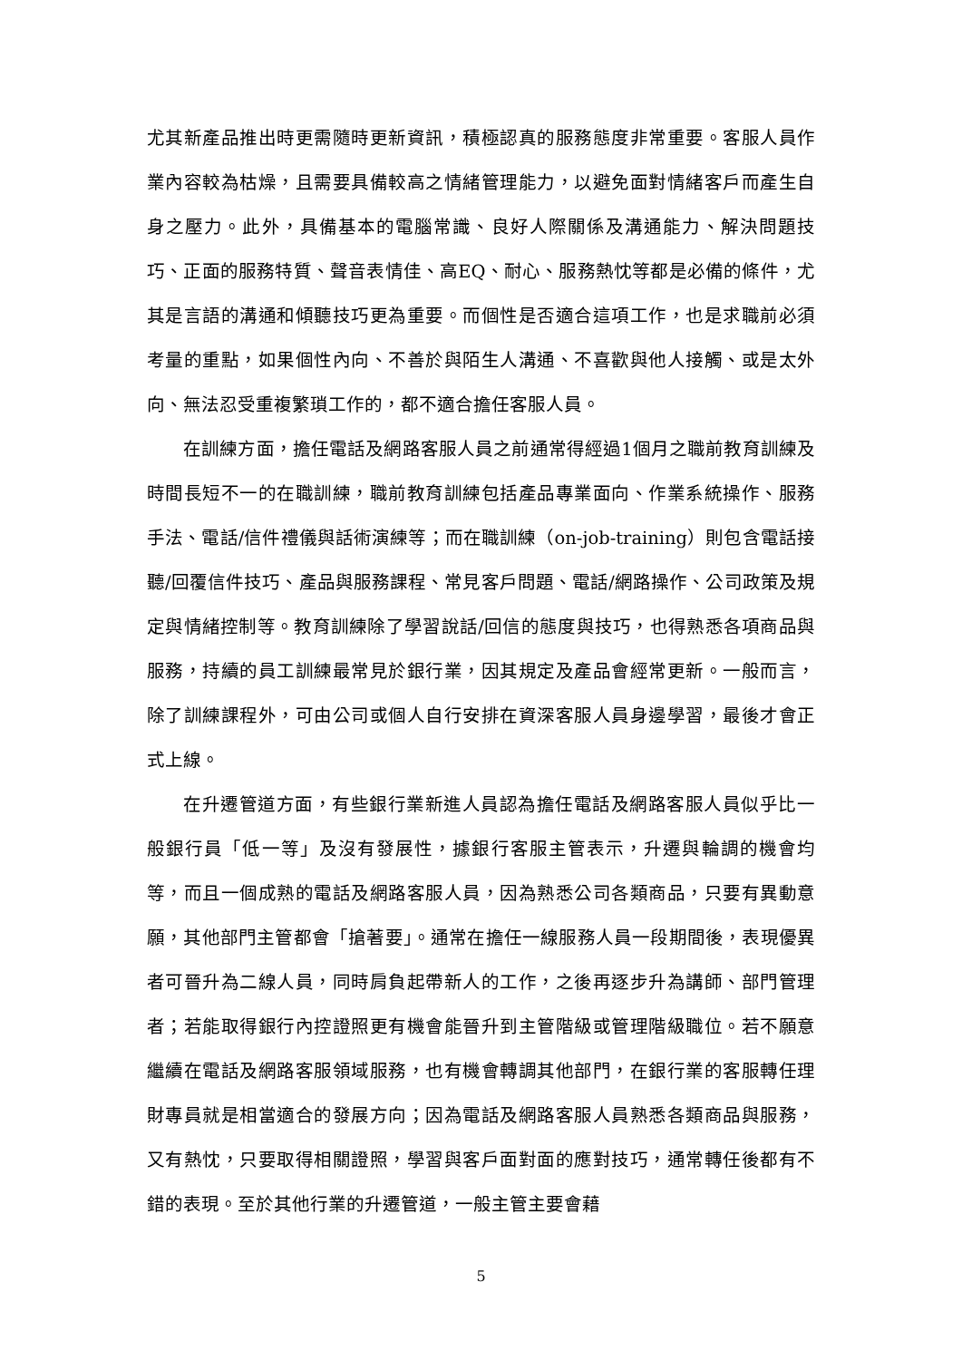尤其新產品推出時更需隨時更新資訊，積極認真的服務態度非常重要。客服人員作業內容較為枯燥，且需要具備較高之情緒管理能力，以避免面對情緒客戶而產生自身之壓力。此外，具備基本的電腦常識、良好人際關係及溝通能力、解決問題技巧、正面的服務特質、聲音表情佳、高EQ、耐心、服務熱忱等都是必備的條件，尤其是言語的溝通和傾聽技巧更為重要。而個性是否適合這項工作，也是求職前必須考量的重點，如果個性內向、不善於與陌生人溝通、不喜歡與他人接觸、或是太外向、無法忍受重複繁瑣工作的，都不適合擔任客服人員。
在訓練方面，擔任電話及網路客服人員之前通常得經過1個月之職前教育訓練及時間長短不一的在職訓練，職前教育訓練包括產品專業面向、作業系統操作、服務手法、電話/信件禮儀與話術演練等；而在職訓練（on-job-training）則包含電話接聽/回覆信件技巧、產品與服務課程、常見客戶問題、電話/網路操作、公司政策及規定與情緒控制等。教育訓練除了學習說話/回信的態度與技巧，也得熟悉各項商品與服務，持續的員工訓練最常見於銀行業，因其規定及產品會經常更新。一般而言，除了訓練課程外，可由公司或個人自行安排在資深客服人員身邊學習，最後才會正式上線。
在升遷管道方面，有些銀行業新進人員認為擔任電話及網路客服人員似乎比一般銀行員「低一等」及沒有發展性，據銀行客服主管表示，升遷與輪調的機會均等，而且一個成熟的電話及網路客服人員，因為熟悉公司各類商品，只要有異動意願，其他部門主管都會「搶著要」。通常在擔任一線服務人員一段期間後，表現優異者可晉升為二線人員，同時肩負起帶新人的工作，之後再逐步升為講師、部門管理者；若能取得銀行內控證照更有機會能晉升到主管階級或管理階級職位。若不願意繼續在電話及網路客服領域服務，也有機會轉調其他部門，在銀行業的客服轉任理財專員就是相當適合的發展方向；因為電話及網路客服人員熟悉各類商品與服務，又有熱忱，只要取得相關證照，學習與客戶面對面的應對技巧，通常轉任後都有不錯的表現。至於其他行業的升遷管道，一般主管主要會藉
5